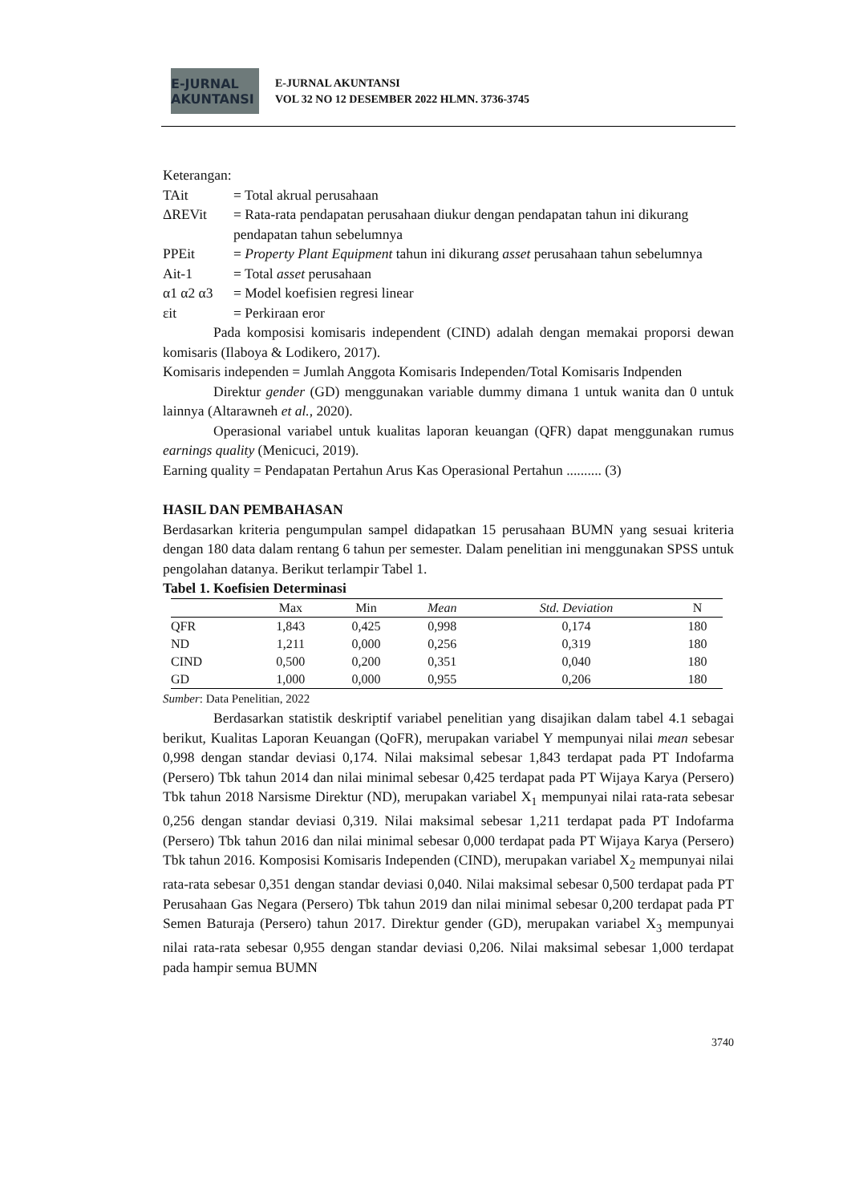E-JURNAL AKUNTANSI
E-JURNAL AKUNTANSI
VOL 32 NO 12 DESEMBER 2022 HLMN. 3736-3745
Keterangan:
TAit = Total akrual perusahaan
ΔREVit = Rata-rata pendapatan perusahaan diukur dengan pendapatan tahun ini dikurang pendapatan tahun sebelumnya
PPEit = Property Plant Equipment tahun ini dikurang asset perusahaan tahun sebelumnya
Ait-1 = Total asset perusahaan
α1 α2 α3 = Model koefisien regresi linear
εit = Perkiraan eror
Pada komposisi komisaris independent (CIND) adalah dengan memakai proporsi dewan komisaris (Ilaboya & Lodikero, 2017).
Komisaris independen = Jumlah Anggota Komisaris Independen/Total Komisaris Indpenden
Direktur gender (GD) menggunakan variable dummy dimana 1 untuk wanita dan 0 untuk lainnya (Altarawneh et al., 2020).
Operasional variabel untuk kualitas laporan keuangan (QFR) dapat menggunakan rumus earnings quality (Menicuci, 2019).
Earning quality = Pendapatan Pertahun Arus Kas Operasional Pertahun .......... (3)
HASIL DAN PEMBAHASAN
Berdasarkan kriteria pengumpulan sampel didapatkan 15 perusahaan BUMN yang sesuai kriteria dengan 180 data dalam rentang 6 tahun per semester. Dalam penelitian ini menggunakan SPSS untuk pengolahan datanya. Berikut terlampir Tabel 1.
Tabel 1. Koefisien Determinasi
| | Max | Min | Mean | Std. Deviation | N |
| --- | --- | --- | --- | --- | --- |
| QFR | 1,843 | 0,425 | 0,998 | 0,174 | 180 |
| ND | 1,211 | 0,000 | 0,256 | 0,319 | 180 |
| CIND | 0,500 | 0,200 | 0,351 | 0,040 | 180 |
| GD | 1,000 | 0,000 | 0,955 | 0,206 | 180 |
Sumber: Data Penelitian, 2022
Berdasarkan statistik deskriptif variabel penelitian yang disajikan dalam tabel 4.1 sebagai berikut, Kualitas Laporan Keuangan (QoFR), merupakan variabel Y mempunyai nilai mean sebesar 0,998 dengan standar deviasi 0,174. Nilai maksimal sebesar 1,843 terdapat pada PT Indofarma (Persero) Tbk tahun 2014 dan nilai minimal sebesar 0,425 terdapat pada PT Wijaya Karya (Persero) Tbk tahun 2018 Narsisme Direktur (ND), merupakan variabel X<sub>1</sub> mempunyai nilai rata-rata sebesar 0,256 dengan standar deviasi 0,319. Nilai maksimal sebesar 1,211 terdapat pada PT Indofarma (Persero) Tbk tahun 2016 dan nilai minimal sebesar 0,000 terdapat pada PT Wijaya Karya (Persero) Tbk tahun 2016. Komposisi Komisaris Independen (CIND), merupakan variabel X<sub>2</sub> mempunyai nilai rata-rata sebesar 0,351 dengan standar deviasi 0,040. Nilai maksimal sebesar 0,500 terdapat pada PT Perusahaan Gas Negara (Persero) Tbk tahun 2019 dan nilai minimal sebesar 0,200 terdapat pada PT Semen Baturaja (Persero) tahun 2017. Direktur gender (GD), merupakan variabel X<sub>3</sub> mempunyai nilai rata-rata sebesar 0,955 dengan standar deviasi 0,206. Nilai maksimal sebesar 1,000 terdapat pada hampir semua BUMN
3740